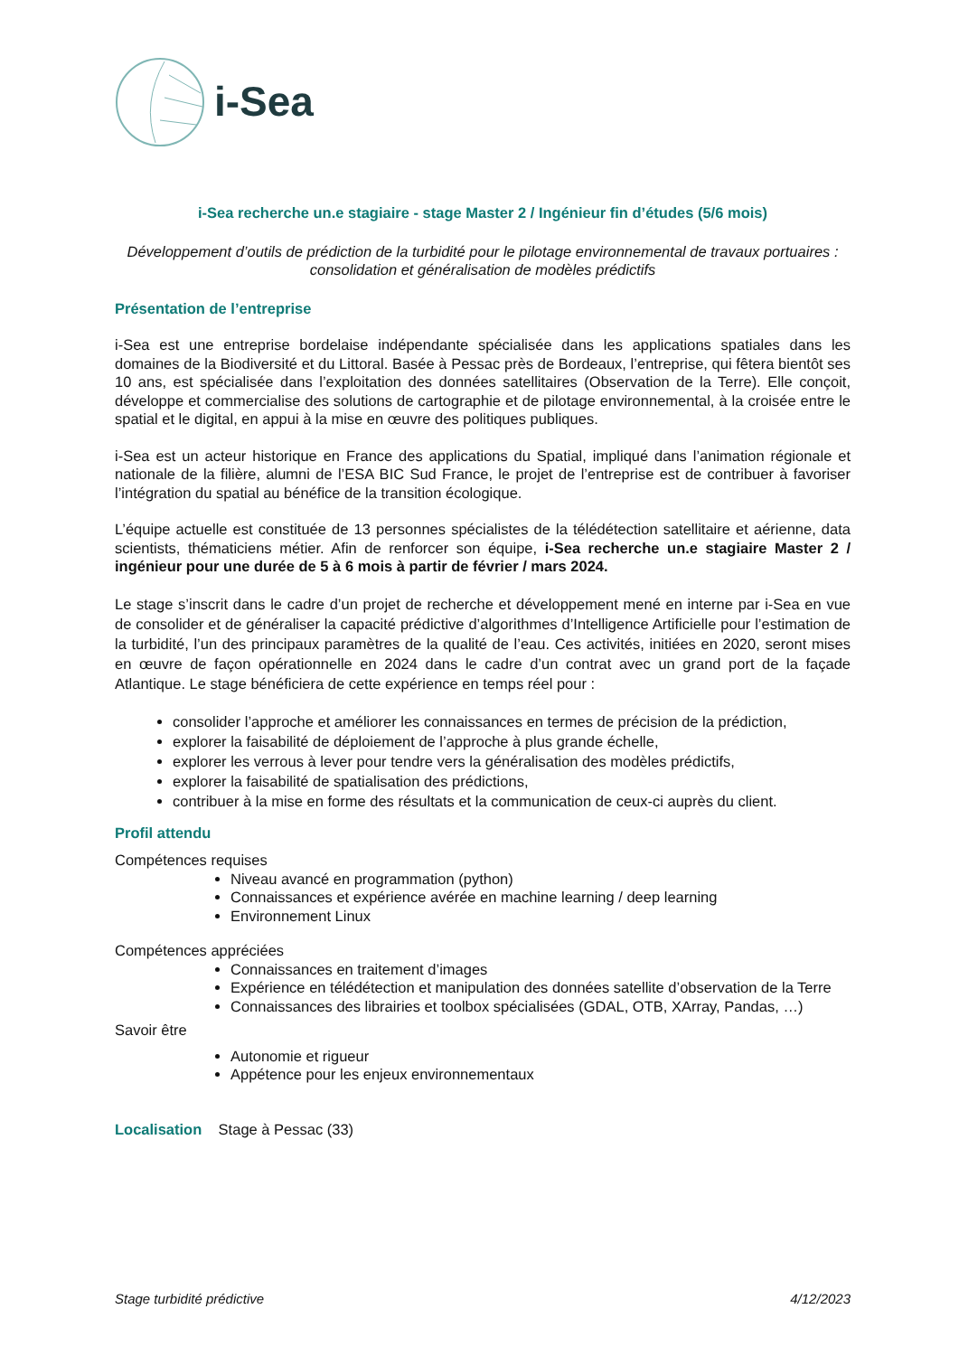i-Sea
i-Sea recherche un.e stagiaire - stage Master 2 / Ingénieur fin d’études (5/6 mois)
Développement d’outils de prédiction de la turbidité pour le pilotage environnemental de travaux portuaires : consolidation et généralisation de modèles prédictifs
Présentation de l’entreprise
i-Sea est une entreprise bordelaise indépendante spécialisée dans les applications spatiales dans les domaines de la Biodiversité et du Littoral. Basée à Pessac près de Bordeaux, l’entreprise, qui fêtera bientôt ses 10 ans, est spécialisée dans l’exploitation des données satellitaires (Observation de la Terre). Elle conçoit, développe et commercialise des solutions de cartographie et de pilotage environnemental, à la croisée entre le spatial et le digital, en appui à la mise en œuvre des politiques publiques.
i-Sea est un acteur historique en France des applications du Spatial, impliqué dans l’animation régionale et nationale de la filière, alumni de l’ESA BIC Sud France, le projet de l’entreprise est de contribuer à favoriser l’intégration du spatial au bénéfice de la transition écologique.
L’équipe actuelle est constituée de 13 personnes spécialistes de la télédétection satellitaire et aérienne, data scientists, thématiciens métier. Afin de renforcer son équipe, i-Sea recherche un.e stagiaire Master 2 / ingénieur pour une durée de 5 à 6 mois à partir de février / mars 2024.
Le stage s’inscrit dans le cadre d’un projet de recherche et développement mené en interne par i-Sea en vue de consolider et de généraliser la capacité prédictive d’algorithmes d’Intelligence Artificielle pour l’estimation de la turbidité, l’un des principaux paramètres de la qualité de l’eau. Ces activités, initiées en 2020, seront mises en œuvre de façon opérationnelle en 2024 dans le cadre d’un contrat avec un grand port de la façade Atlantique. Le stage bénéficiera de cette expérience en temps réel pour :
consolider l’approche et améliorer les connaissances en termes de précision de la prédiction,
explorer la faisabilité de déploiement de l’approche à plus grande échelle,
explorer les verrous à lever pour tendre vers la généralisation des modèles prédictifs,
explorer la faisabilité de spatialisation des prédictions,
contribuer à la mise en forme des résultats et la communication de ceux-ci auprès du client.
Profil attendu
Compétences requises
Niveau avancé en programmation (python)
Connaissances et expérience avérée en machine learning / deep learning
Environnement Linux
Compétences appréciées
Connaissances en traitement d’images
Expérience en télédétection et manipulation des données satellite d’observation de la Terre
Connaissances des librairies et toolbox spécialisées (GDAL, OTB, XArray, Pandas, …)
Savoir être
Autonomie et rigueur
Appétence pour les enjeux environnementaux
Localisation Stage à Pessac (33)
Stage turbidité prédictive 4/12/2023